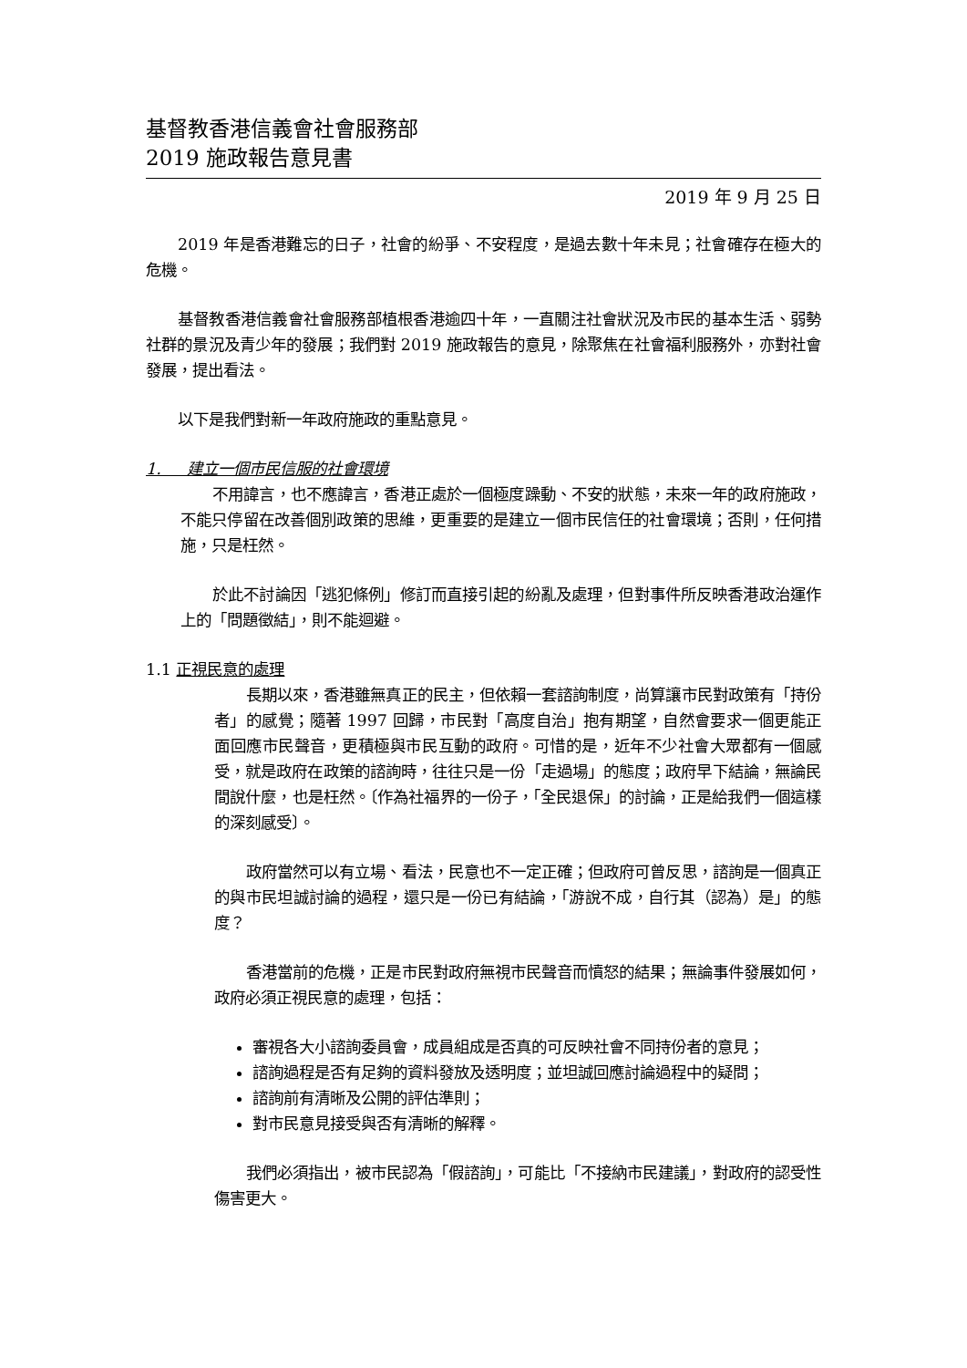基督教香港信義會社會服務部
2019 施政報告意見書
2019 年 9 月 25 日
2019 年是香港難忘的日子，社會的紛爭、不安程度，是過去數十年未見；社會確存在極大的危機。
基督教香港信義會社會服務部植根香港逾四十年，一直關注社會狀況及市民的基本生活、弱勢社群的景況及青少年的發展；我們對 2019 施政報告的意見，除聚焦在社會福利服務外，亦對社會發展，提出看法。
以下是我們對新一年政府施政的重點意見。
1. 建立一個市民信服的社會環境
不用諱言，也不應諱言，香港正處於一個極度躁動、不安的狀態，未來一年的政府施政，不能只停留在改善個別政策的思維，更重要的是建立一個市民信任的社會環境；否則，任何措施，只是枉然。
於此不討論因「逃犯條例」修訂而直接引起的紛亂及處理，但對事件所反映香港政治運作上的「問題徵結」，則不能迴避。
1.1 正視民意的處理
長期以來，香港雖無真正的民主，但依賴一套諮詢制度，尚算讓市民對政策有「持份者」的感覺；隨著 1997 回歸，市民對「高度自治」抱有期望，自然會要求一個更能正面回應市民聲音，更積極與市民互動的政府。可惜的是，近年不少社會大眾都有一個感受，就是政府在政策的諮詢時，往往只是一份「走過場」的態度；政府早下結論，無論民間說什麼，也是枉然。〔作為社福界的一份子，「全民退保」的討論，正是給我們一個這樣的深刻感受〕。
政府當然可以有立場、看法，民意也不一定正確；但政府可曾反思，諮詢是一個真正的與市民坦誠討論的過程，還只是一份已有結論，「游說不成，自行其（認為）是」的態度？
香港當前的危機，正是市民對政府無視市民聲音而憤怒的結果；無論事件發展如何，政府必須正視民意的處理，包括：
審視各大小諮詢委員會，成員組成是否真的可反映社會不同持份者的意見；
諮詢過程是否有足夠的資料發放及透明度；並坦誠回應討論過程中的疑問；
諮詢前有清晰及公開的評估準則；
對市民意見接受與否有清晰的解釋。
我們必須指出，被市民認為「假諮詢」，可能比「不接納市民建議」，對政府的認受性傷害更大。